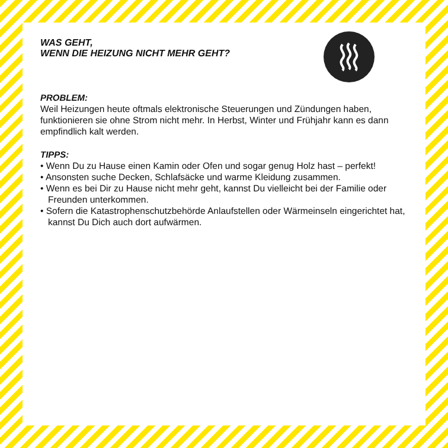WAS GEHT,
WENN DIE HEIZUNG NICHT MEHR GEHT?
PROBLEM:
Weil Heizungen heute oftmals elektronische Steuerungen und Zündungen haben, funktionieren sie ohne Strom nicht mehr. In Herbst, Winter und Frühjahr kann es dann empfindlich kalt werden.
TIPPS:
• Wenn Du zu Hause einen Kamin oder Ofen und sogar genug Holz hast – perfekt!
• Ansonsten suche Decken, Schlafsäcke und warme Kleidung zusammen.
• Wenn es bei Dir zu Hause nicht mehr geht, kannst Du vielleicht bei der Familie oder Freunden unterkommen.
• Sofern die Katastrophenschutzbehörde Anlaufstellen oder Wärmeinseln eingerichtet hat, kannst Du Dich auch dort aufwärmen.